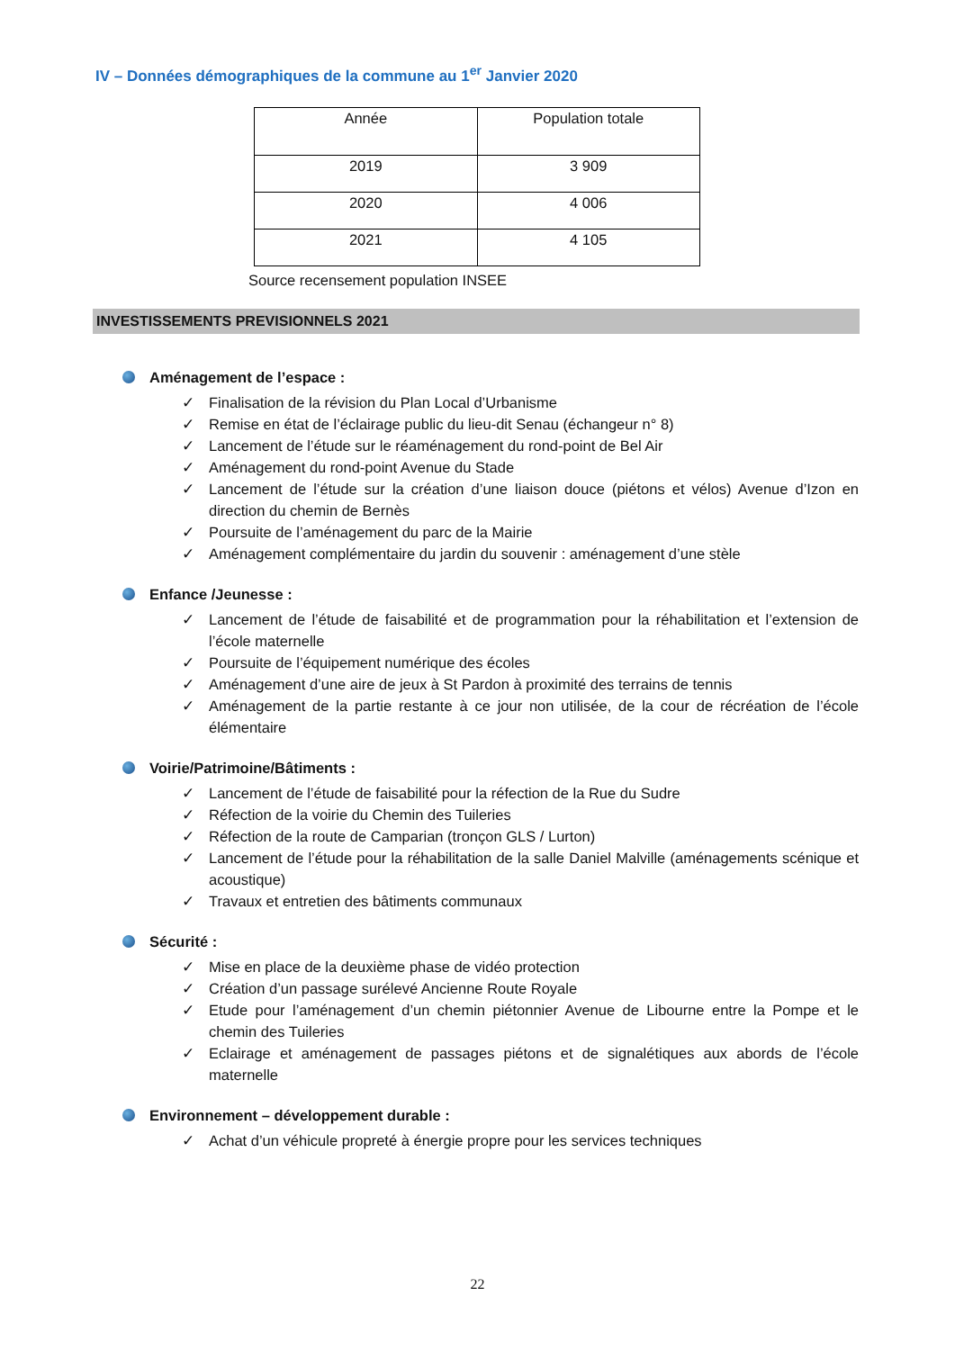IV – Données démographiques de la commune au 1<sup>er</sup> Janvier 2020
| Année | Population totale |
| --- | --- |
| 2019 | 3 909 |
| 2020 | 4 006 |
| 2021 | 4 105 |
Source recensement population INSEE
INVESTISSEMENTS PREVISIONNELS 2021
Aménagement de l’espace :
✓ Finalisation de la révision du Plan Local d’Urbanisme
✓ Remise en état de l’éclairage public du lieu-dit Senau (échangeur n° 8)
✓ Lancement de l’étude sur le réaménagement du rond-point de Bel Air
✓ Aménagement du rond-point Avenue du Stade
✓ Lancement de l’étude sur la création d’une liaison douce (piétons et vélos) Avenue d’Izon en direction du chemin de Bernès
✓ Poursuite de l’aménagement du parc de la Mairie
✓ Aménagement complémentaire du jardin du souvenir : aménagement d’une stèle
Enfance /Jeunesse :
✓ Lancement de l’étude de faisabilité et de programmation pour la réhabilitation et l’extension de l’école maternelle
✓ Poursuite de l’équipement numérique des écoles
✓ Aménagement d’une aire de jeux à St Pardon à proximité des terrains de tennis
✓ Aménagement de la partie restante à ce jour non utilisée, de la cour de récréation de l’école élémentaire
Voirie/Patrimoine/Bâtiments :
✓ Lancement de l’étude de faisabilité pour la réfection de la Rue du Sudre
✓ Réfection de la voirie du Chemin des Tuileries
✓ Réfection de la route de Camparian (tronçon GLS / Lurton)
✓ Lancement de l’étude pour la réhabilitation de la salle Daniel Malville (aménagements scénique et acoustique)
✓ Travaux et entretien des bâtiments communaux
Sécurité :
✓ Mise en place de la deuxième phase de vidéo protection
✓ Création d’un passage surélevé Ancienne Route Royale
✓ Etude pour l’aménagement d’un chemin piétonnier Avenue de Libourne entre la Pompe et le chemin des Tuileries
✓ Eclairage et aménagement de passages piétons et de signalétiques aux abords de l’école maternelle
Environnement – développement durable :
✓ Achat d’un véhicule propreté à énergie propre pour les services techniques
22